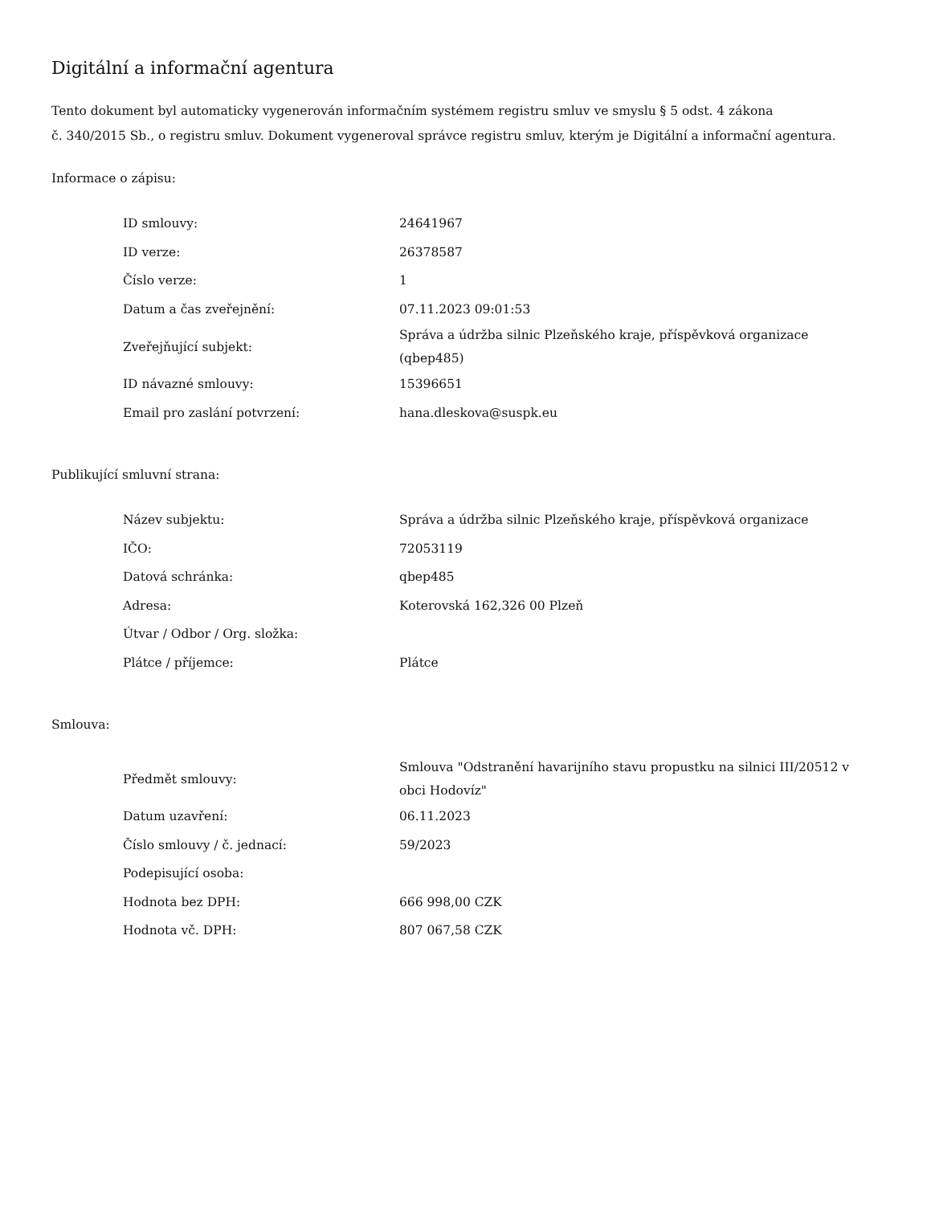Digitální a informační agentura
Tento dokument byl automaticky vygenerován informačním systémem registru smluv ve smyslu § 5 odst. 4 zákona
č. 340/2015 Sb., o registru smluv. Dokument vygeneroval správce registru smluv, kterým je Digitální a informační agentura.
Informace o zápisu:
| ID smlouvy: | 24641967 |
| ID verze: | 26378587 |
| Číslo verze: | 1 |
| Datum a čas zveřejnění: | 07.11.2023 09:01:53 |
| Zveřejňující subjekt: | Správa a údržba silnic Plzeňského kraje, příspěvková organizace (qbep485) |
| ID návazné smlouvy: | 15396651 |
| Email pro zaslání potvrzení: | hana.dleskova@suspk.eu |
Publikující smluvní strana:
| Název subjektu: | Správa a údržba silnic Plzeňského kraje, příspěvková organizace |
| IČO: | 72053119 |
| Datová schránka: | qbep485 |
| Adresa: | Koterovská 162,326 00 Plzeň |
| Útvar / Odbor / Org. složka: | |
| Plátce / příjemce: | Plátce |
Smlouva:
| Předmět smlouvy: | Smlouva "Odstranění havarijního stavu propustku na silnici III/20512 v obci Hodovíz" |
| Datum uzavření: | 06.11.2023 |
| Číslo smlouvy / č. jednací: | 59/2023 |
| Podepisující osoba: | |
| Hodnota bez DPH: | 666 998,00 CZK |
| Hodnota vč. DPH: | 807 067,58 CZK |